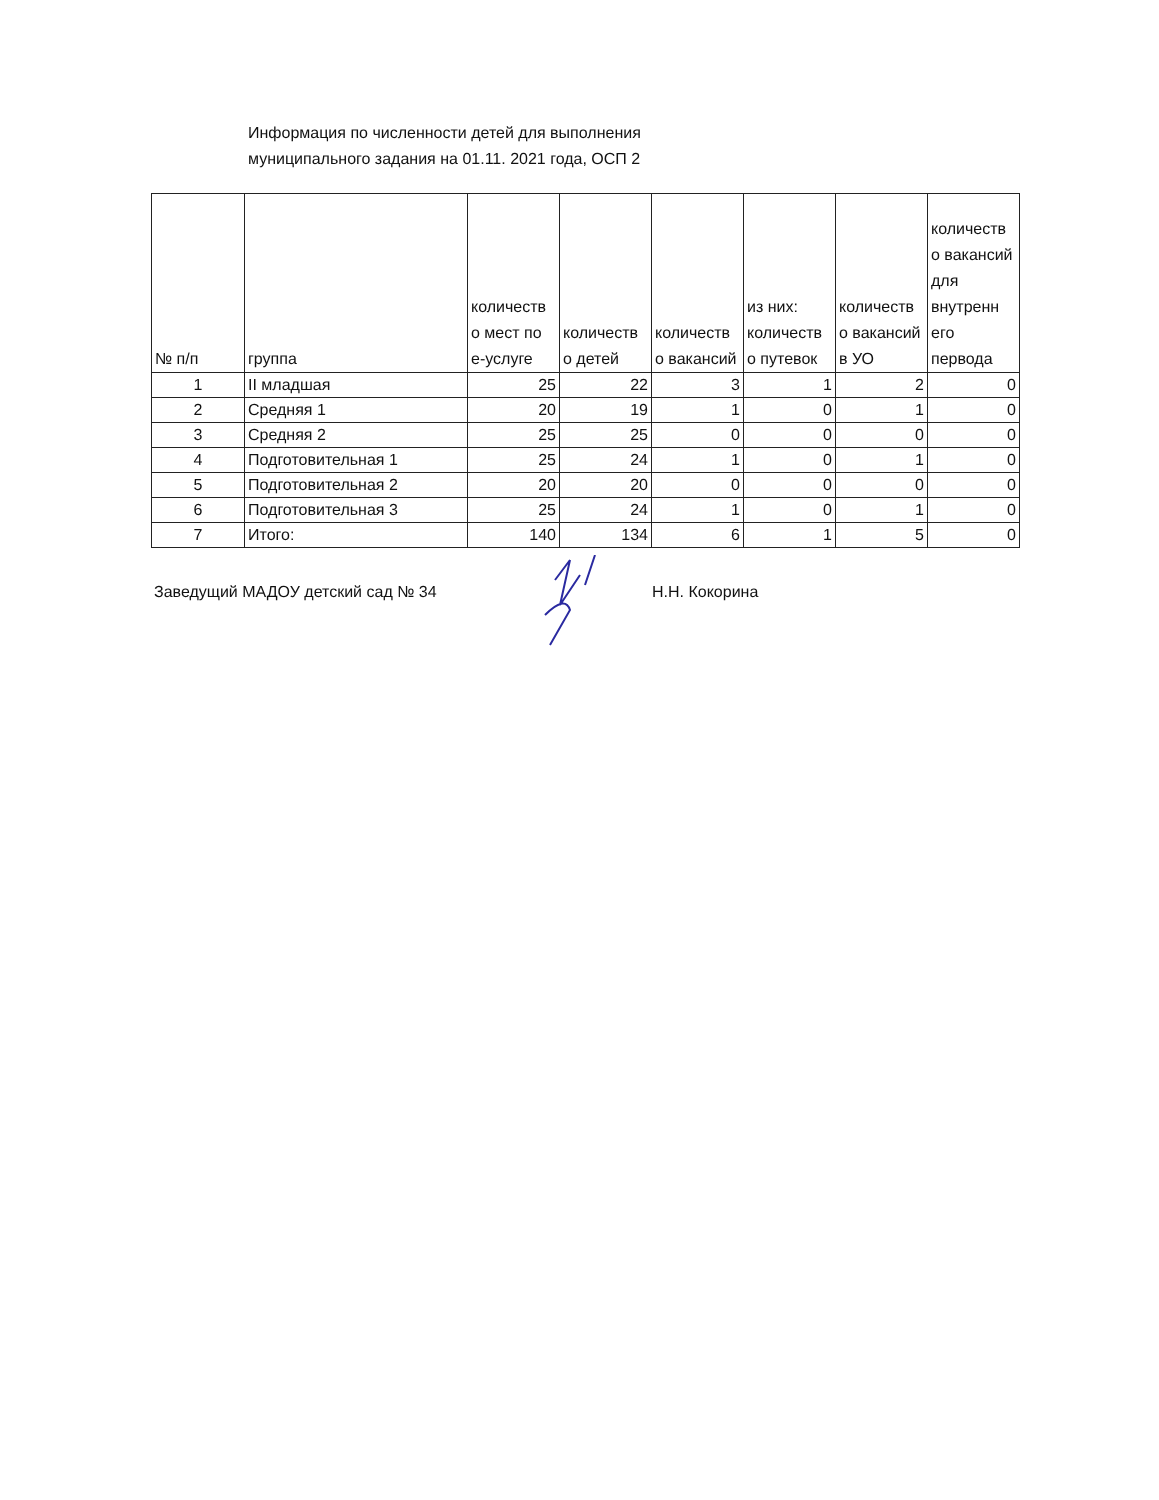Информация по численности детей для выполнения
муниципального задания на 01.11. 2021 года, ОСП 2
| № п/п | группа | количеств о мест по е-услуге | количеств о детей | количеств о вакансий | из них: количеств о путевок | количеств о вакансий в УО | количеств о вакансий для внутренн его первода |
| --- | --- | --- | --- | --- | --- | --- | --- |
| 1 | II младшая | 25 | 22 | 3 | 1 | 2 | 0 |
| 2 | Средняя 1 | 20 | 19 | 1 | 0 | 1 | 0 |
| 3 | Средняя 2 | 25 | 25 | 0 | 0 | 0 | 0 |
| 4 | Подготовительная 1 | 25 | 24 | 1 | 0 | 1 | 0 |
| 5 | Подготовительная 2 | 20 | 20 | 0 | 0 | 0 | 0 |
| 6 | Подготовительная 3 | 25 | 24 | 1 | 0 | 1 | 0 |
| 7 | Итого: | 140 | 134 | 6 | 1 | 5 | 0 |
Заведущий МАДОУ детский сад № 34 Н.Н. Кокорина